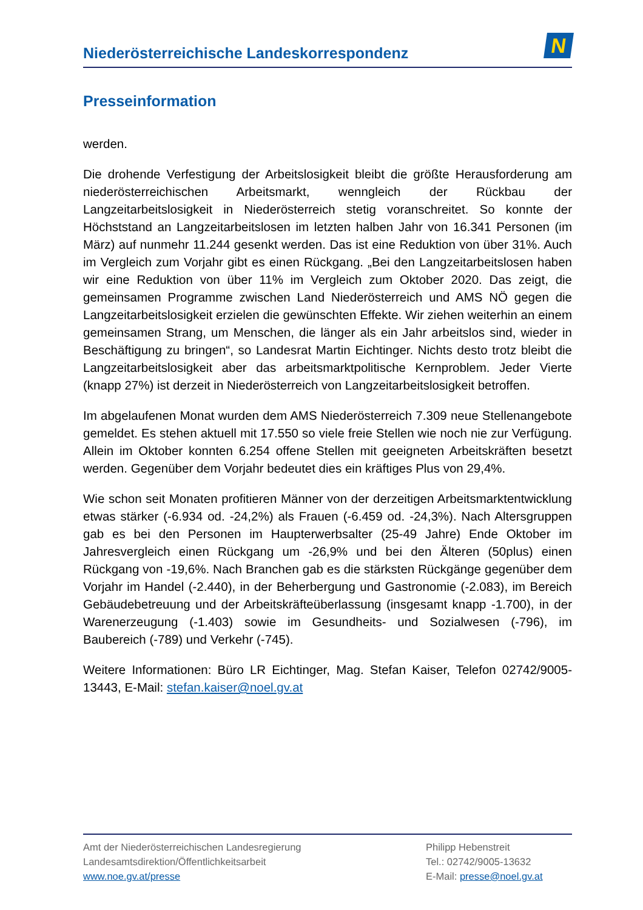Niederösterreichische Landeskorrespondenz
N
Presseinformation
werden.
Die drohende Verfestigung der Arbeitslosigkeit bleibt die größte Herausforderung am niederösterreichischen Arbeitsmarkt, wenngleich der Rückbau der Langzeitarbeitslosigkeit in Niederösterreich stetig voranschreitet. So konnte der Höchststand an Langzeitarbeitslosen im letzten halben Jahr von 16.341 Personen (im März) auf nunmehr 11.244 gesenkt werden. Das ist eine Reduktion von über 31%. Auch im Vergleich zum Vorjahr gibt es einen Rückgang. „Bei den Langzeitarbeitslosen haben wir eine Reduktion von über 11% im Vergleich zum Oktober 2020. Das zeigt, die gemeinsamen Programme zwischen Land Niederösterreich und AMS NÖ gegen die Langzeitarbeitslosigkeit erzielen die gewünschten Effekte. Wir ziehen weiterhin an einem gemeinsamen Strang, um Menschen, die länger als ein Jahr arbeitslos sind, wieder in Beschäftigung zu bringen“, so Landesrat Martin Eichtinger. Nichts desto trotz bleibt die Langzeitarbeitslosigkeit aber das arbeitsmarktpolitische Kernproblem. Jeder Vierte (knapp 27%) ist derzeit in Niederösterreich von Langzeitarbeitslosigkeit betroffen.
Im abgelaufenen Monat wurden dem AMS Niederösterreich 7.309 neue Stellenangebote gemeldet. Es stehen aktuell mit 17.550 so viele freie Stellen wie noch nie zur Verfügung. Allein im Oktober konnten 6.254 offene Stellen mit geeigneten Arbeitskräften besetzt werden. Gegenüber dem Vorjahr bedeutet dies ein kräftiges Plus von 29,4%.
Wie schon seit Monaten profitieren Männer von der derzeitigen Arbeitsmarktentwicklung etwas stärker (-6.934 od. -24,2%) als Frauen (-6.459 od. -24,3%). Nach Altersgruppen gab es bei den Personen im Haupterwerbsalter (25-49 Jahre) Ende Oktober im Jahresvergleich einen Rückgang um -26,9% und bei den Älteren (50plus) einen Rückgang von -19,6%. Nach Branchen gab es die stärksten Rückgänge gegenüber dem Vorjahr im Handel (-2.440), in der Beherbergung und Gastronomie (-2.083), im Bereich Gebäudebetreuung und der Arbeitskräfteüberlassung (insgesamt knapp -1.700), in der Warenerzeugung (-1.403) sowie im Gesundheits- und Sozialwesen (-796), im Baubereich (-789) und Verkehr (-745).
Weitere Informationen: Büro LR Eichtinger, Mag. Stefan Kaiser, Telefon 02742/9005-13443, E-Mail: stefan.kaiser@noel.gv.at
Amt der Niederösterreichischen Landesregierung
Landesamtsdirektion/Öffentlichkeitsarbeit
www.noe.gv.at/presse
Philipp Hebenstreit
Tel.: 02742/9005-13632
E-Mail: presse@noel.gv.at